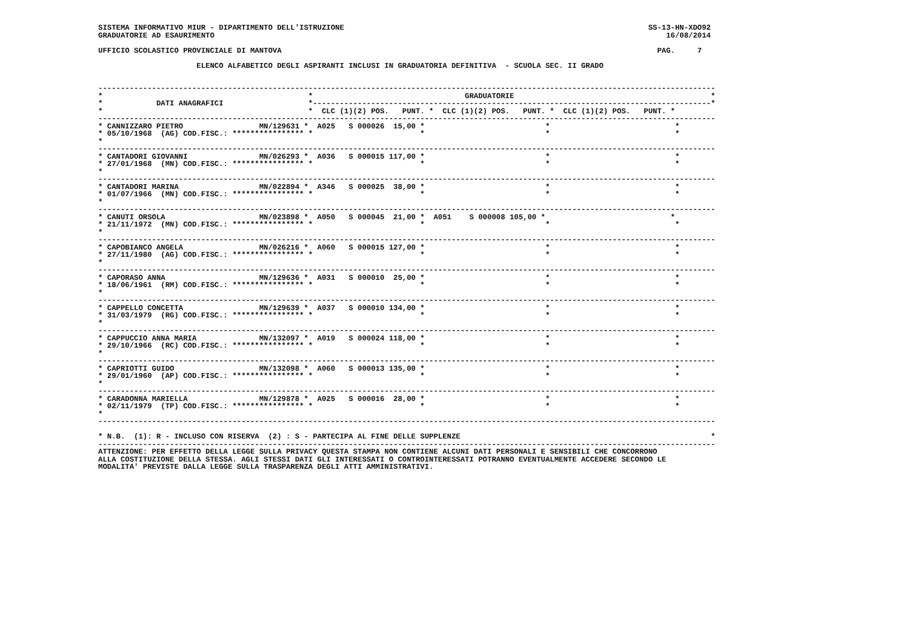SISTEMA INFORMATIVO MIUR - DIPARTIMENTO DELL'ISTRUZIONE                                                                    SS-13-HN-XDO92
GRADUATORIE AD ESAURIMENTO                                                                                                     16/08/2014

UFFICIO SCOLASTICO PROVINCIALE DI MANTOVA                                                                                    PAG.     7

                      ELENCO ALFABETICO DEGLI ASPIRANTI INCLUSI IN GRADUATORIA DEFINITIVA  - SCUOLA SEC. II GRADO


------------------------------------------------------------------------------------------------------------------------------------------
*                                              *                                  GRADUATORIE                                            *
*            DATI ANAGRAFICI                   *-----------------------------------------------------------------------------------------*
*                                              *  CLC (1)(2) POS.   PUNT. *  CLC (1)(2) POS.   PUNT. *  CLC (1)(2) POS.   PUNT. *
------------------------------------------------------------------------------------------------------------------------------------------
* CANNIZZARO PIETRO                 MN/129631 *  A025   S 000026  15,00 *                           *                            *
* 05/10/1968  (AG) COD.FISC.: **************** *                        *                           *                            *
*
------------------------------------------------------------------------------------------------------------------------------------------
* CANTADORI GIOVANNI                MN/026293 *  A036   S 000015 117,00 *                           *                            *
* 27/01/1968  (MN) COD.FISC.: **************** *                        *                           *                            *
*
------------------------------------------------------------------------------------------------------------------------------------------
* CANTADORI MARINA                  MN/022894 *  A346   S 000025  38,00 *                           *                            *
* 01/07/1966  (MN) COD.FISC.: **************** *                        *                           *                            *
*
------------------------------------------------------------------------------------------------------------------------------------------
* CANUTI ORSOLA                     MN/023898 *  A050   S 000045  21,00 *  A051    S 000008 105,00 *                            *
* 21/11/1972  (MN) COD.FISC.: **************** *                        *                           *                            *
*
------------------------------------------------------------------------------------------------------------------------------------------
* CAPOBIANCO ANGELA                 MN/026216 *  A060   S 000015 127,00 *                           *                            *
* 27/11/1980  (AG) COD.FISC.: **************** *                        *                           *                            *
*
------------------------------------------------------------------------------------------------------------------------------------------
* CAPORASO ANNA                     MN/129636 *  A031   S 000010  25,00 *                           *                            *
* 18/06/1961  (RM) COD.FISC.: **************** *                        *                           *                            *
*
------------------------------------------------------------------------------------------------------------------------------------------
* CAPPELLO CONCETTA                 MN/129639 *  A037   S 000010 134,00 *                           *                            *
* 31/03/1979  (RG) COD.FISC.: **************** *                        *                           *                            *
*
------------------------------------------------------------------------------------------------------------------------------------------
* CAPPUCCIO ANNA MARIA              MN/132097 *  A019   S 000024 118,00 *                           *                            *
* 29/10/1966  (RC) COD.FISC.: **************** *                        *                           *                            *
*
------------------------------------------------------------------------------------------------------------------------------------------
* CAPRIOTTI GUIDO                   MN/132098 *  A060   S 000013 135,00 *                           *                            *
* 29/01/1960  (AP) COD.FISC.: **************** *                        *                           *                            *
*
------------------------------------------------------------------------------------------------------------------------------------------
* CARADONNA MARIELLA                MN/129878 *  A025   S 000016  28,00 *                           *                            *
* 02/11/1979  (TP) COD.FISC.: **************** *                        *                           *                            *
*
------------------------------------------------------------------------------------------------------------------------------------------

* N.B.  (1): R - INCLUSO CON RISERVA  (2) : S - PARTECIPA AL FINE DELLE SUPPLENZE                                                        *
------------------------------------------------------------------------------------------------------------------------------------------
ATTENZIONE: PER EFFETTO DELLA LEGGE SULLA PRIVACY QUESTA STAMPA NON CONTIENE ALCUNI DATI PERSONALI E SENSIBILI CHE CONCORRONO
ALLA COSTITUZIONE DELLA STESSA. AGLI STESSI DATI GLI INTERESSATI O CONTROINTERESSATI POTRANNO EVENTUALMENTE ACCEDERE SECONDO LE
MODALITA' PREVISTE DALLA LEGGE SULLA TRASPARENZA DEGLI ATTI AMMINISTRATIVI.